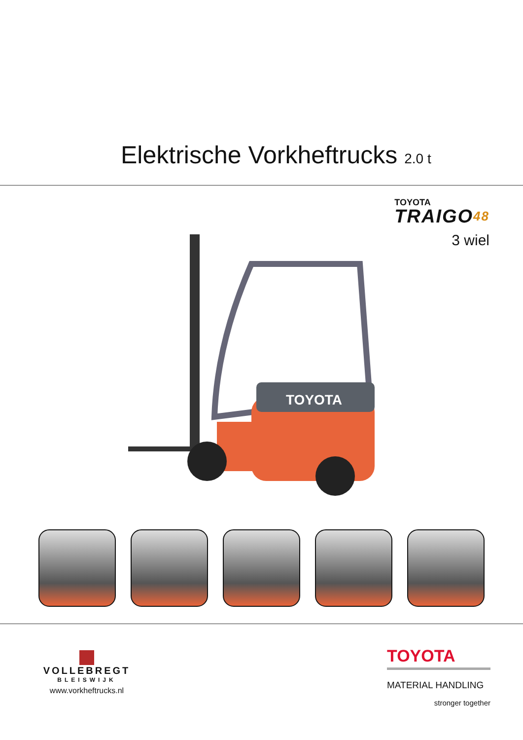Elektrische Vorkheftrucks 2.0 t
TOYOTA
TRAIGO48
3 wiel
TOYOTA
VOLLEBREGT
BLEISWIJK
www.vorkheftrucks.nl
TOYOTA
MATERIAL HANDLING
stronger together